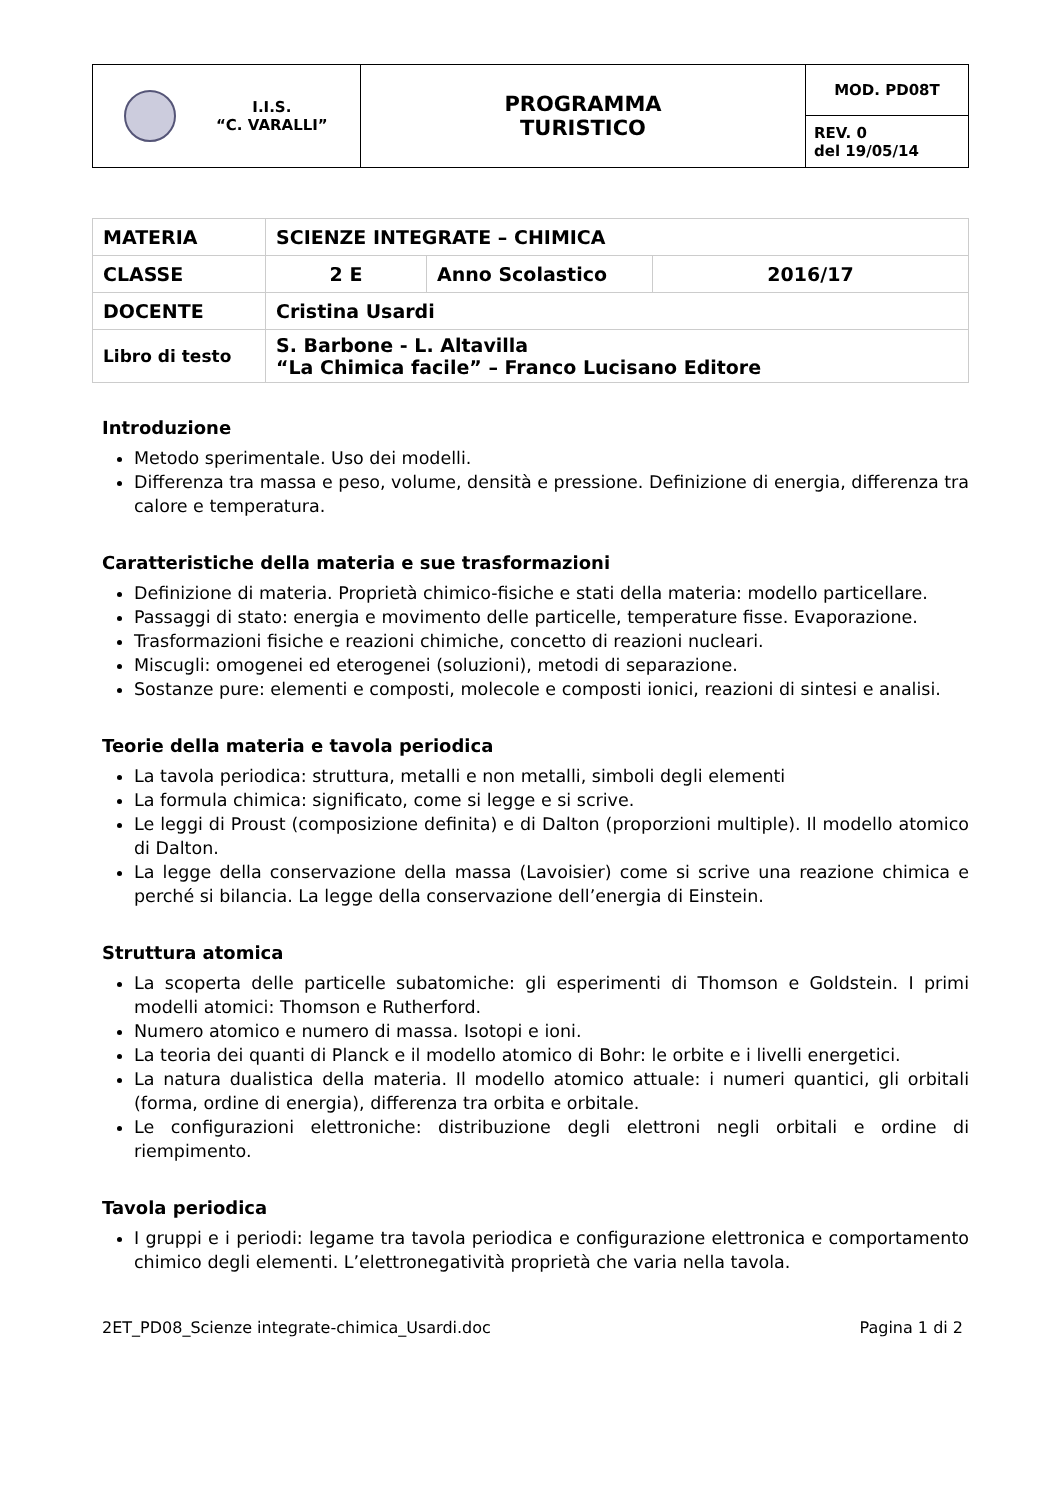| I.I.S. “C. VARALLI” | PROGRAMMA TURISTICO | MOD. PD08T |
| | | REV. 0 del 19/05/14 |
| MATERIA | SCIENZE INTEGRATE – CHIMICA | | |
| CLASSE | 2 E | Anno Scolastico | 2016/17 |
| DOCENTE | Cristina Usardi | | |
| Libro di testo | S. Barbone - L. Altavilla “La Chimica facile” – Franco Lucisano Editore | | |
Introduzione
Metodo sperimentale. Uso dei modelli.
Differenza tra massa e peso, volume, densità e pressione. Definizione di energia, differenza tra calore e temperatura.
Caratteristiche della materia e sue trasformazioni
Definizione di materia. Proprietà chimico-fisiche e stati della materia: modello particellare.
Passaggi di stato: energia e movimento delle particelle, temperature fisse. Evaporazione.
Trasformazioni fisiche e reazioni chimiche, concetto di reazioni nucleari.
Miscugli: omogenei ed eterogenei (soluzioni), metodi di separazione.
Sostanze pure: elementi e composti, molecole e composti ionici, reazioni di sintesi e analisi.
Teorie della materia e tavola periodica
La tavola periodica: struttura, metalli e non metalli, simboli degli elementi
La formula chimica: significato, come si legge e si scrive.
Le leggi di Proust (composizione definita) e di Dalton (proporzioni multiple). Il modello atomico di Dalton.
La legge della conservazione della massa (Lavoisier) come si scrive una reazione chimica e perché si bilancia. La legge della conservazione dell’energia di Einstein.
Struttura atomica
La scoperta delle particelle subatomiche: gli esperimenti di Thomson e Goldstein. I primi modelli atomici: Thomson e Rutherford.
Numero atomico e numero di massa. Isotopi e ioni.
La teoria dei quanti di Planck e il modello atomico di Bohr: le orbite e i livelli energetici.
La natura dualistica della materia. Il modello atomico attuale: i numeri quantici, gli orbitali (forma, ordine di energia), differenza tra orbita e orbitale.
Le configurazioni elettroniche: distribuzione degli elettroni negli orbitali e ordine di riempimento.
Tavola periodica
I gruppi e i periodi: legame tra tavola periodica e configurazione elettronica e comportamento chimico degli elementi. L’elettronegatività proprietà che varia nella tavola.
2ET_PD08_Scienze integrate-chimica_Usardi.doc Pagina 1 di 2